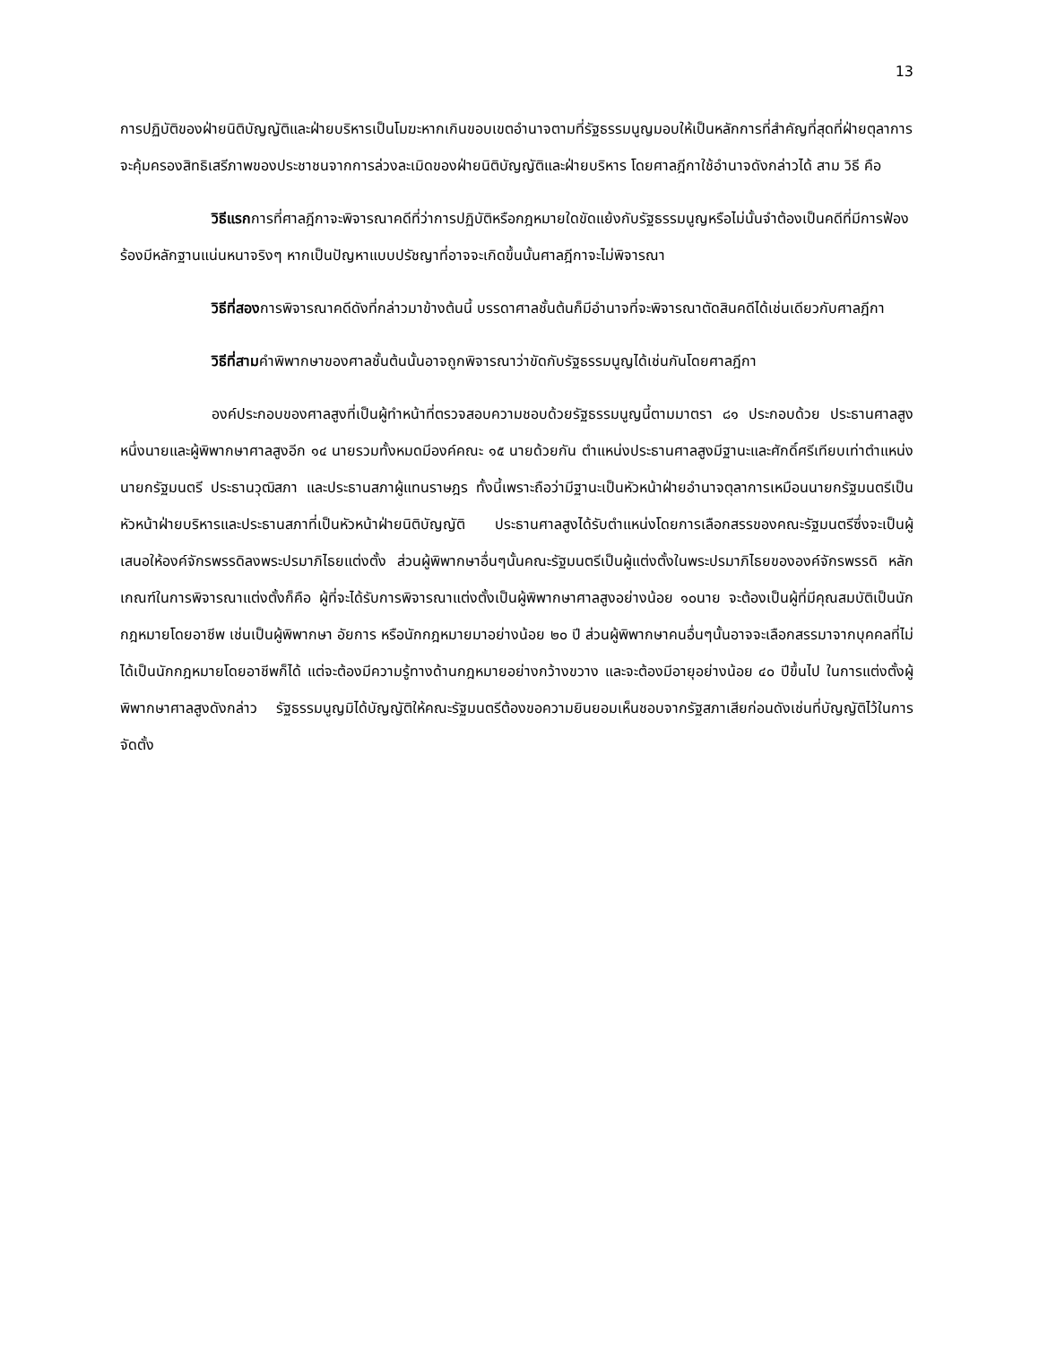13
การปฏิบัติของฝ่ายนิติบัญญัติและฝ่ายบริหารเป็นโมฆะหากเกินขอบเขตอำนาจตามที่รัฐธรรมนูญมอบให้เป็นหลักการที่สำคัญที่สุดที่ฝ่ายตุลาการจะคุ้มครองสิทธิเสรีภาพของประชาชนจากการล่วงละเมิดของฝ่ายนิติบัญญัติและฝ่ายบริหาร โดยศาลฎีกาใช้อำนาจดังกล่าวได้ สาม วิธี คือ
วิธีแรกการที่ศาลฎีกาจะพิจารณาคดีที่ว่าการปฏิบัติหรือกฎหมายใดขัดแย้งกับรัฐธรรมนูญหรือไม่นั้นจำต้องเป็นคดีที่มีการฟ้องร้องมีหลักฐานแน่นหนาจริงๆ หากเป็นปัญหาแบบปรัชญาที่อาจจะเกิดขึ้นนั้นศาลฎีกาจะไม่พิจารณา
วิธีที่สองการพิจารณาคดีดังที่กล่าวมาข้างต้นนี้ บรรดาศาลชั้นต้นก็มีอำนาจที่จะพิจารณาตัดสินคดีได้เช่นเดียวกับศาลฎีกา
วิธีที่สามคำพิพากษาของศาลชั้นต้นนั้นอาจถูกพิจารณาว่าขัดกับรัฐธรรมนูญได้เช่นกันโดยศาลฎีกา
องค์ประกอบของศาลสูงที่เป็นผู้ทำหน้าที่ตรวจสอบความชอบด้วยรัฐธรรมนูญนี้ตามมาตรา ๘๑ ประกอบด้วย ประธานศาลสูงหนึ่งนายและผู้พิพากษาศาลสูงอีก ๑๔ นายรวมทั้งหมดมีองค์คณะ ๑๕ นายด้วยกัน ตำแหน่งประธานศาลสูงมีฐานะและศักดิ์ศรีเทียบเท่าตำแหน่งนายกรัฐมนตรี ประธานวุฒิสภา และประธานสภาผู้แทนราษฎร ทั้งนี้เพราะถือว่ามีฐานะเป็นหัวหน้าฝ่ายอำนาจตุลาการเหมือนนายกรัฐมนตรีเป็นหัวหน้าฝ่ายบริหารและประธานสภาที่เป็นหัวหน้าฝ่ายนิติบัญญัติ ประธานศาลสูงได้รับตำแหน่งโดยการเลือกสรรของคณะรัฐมนตรีซึ่งจะเป็นผู้เสนอให้องค์จักรพรรดิลงพระปรมาภิไธยแต่งตั้ง ส่วนผู้พิพากษาอื่นๆนั้นคณะรัฐมนตรีเป็นผู้แต่งตั้งในพระปรมาภิไธยขององค์จักรพรรดิ หลักเกณฑ์ในการพิจารณาแต่งตั้งก็คือ ผู้ที่จะได้รับการพิจารณาแต่งตั้งเป็นผู้พิพากษาศาลสูงอย่างน้อย ๑๐นาย จะต้องเป็นผู้ที่มีคุณสมบัติเป็นนักกฎหมายโดยอาชีพ เช่นเป็นผู้พิพากษา อัยการ หรือนักกฎหมายมาอย่างน้อย ๒๐ ปี ส่วนผู้พิพากษาคนอื่นๆนั้นอาจจะเลือกสรรมาจากบุคคลที่ไม่ได้เป็นนักกฎหมายโดยอาชีพก็ได้ แต่จะต้องมีความรู้ทางด้านกฎหมายอย่างกว้างขวาง และจะต้องมีอายุอย่างน้อย ๔๐ ปีขึ้นไป ในการแต่งตั้งผู้พิพากษาศาลสูงดังกล่าว รัฐธรรมนูญมิได้บัญญัติให้คณะรัฐมนตรีต้องขอความยินยอมเห็นชอบจากรัฐสภาเสียก่อนดังเช่นที่บัญญัติไว้ในการจัดตั้ง